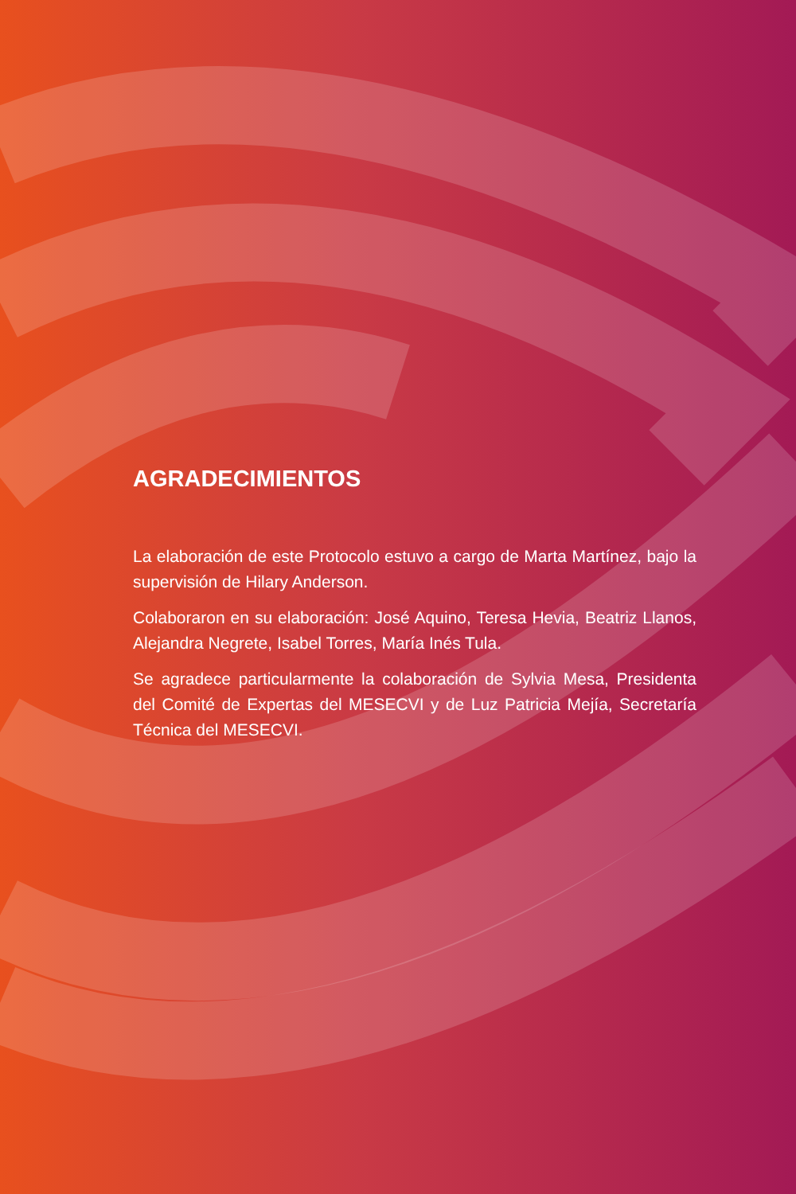AGRADECIMIENTOS
La elaboración de este Protocolo estuvo a cargo de Marta Martínez, bajo la supervisión de Hilary Anderson.
Colaboraron en su elaboración: José Aquino, Teresa Hevia, Beatriz Llanos, Alejandra Negrete, Isabel Torres, María Inés Tula.
Se agradece particularmente la colaboración de Sylvia Mesa, Presidenta del Comité de Expertas del MESECVI y de Luz Patricia Mejía, Secretaría Técnica del MESECVI.